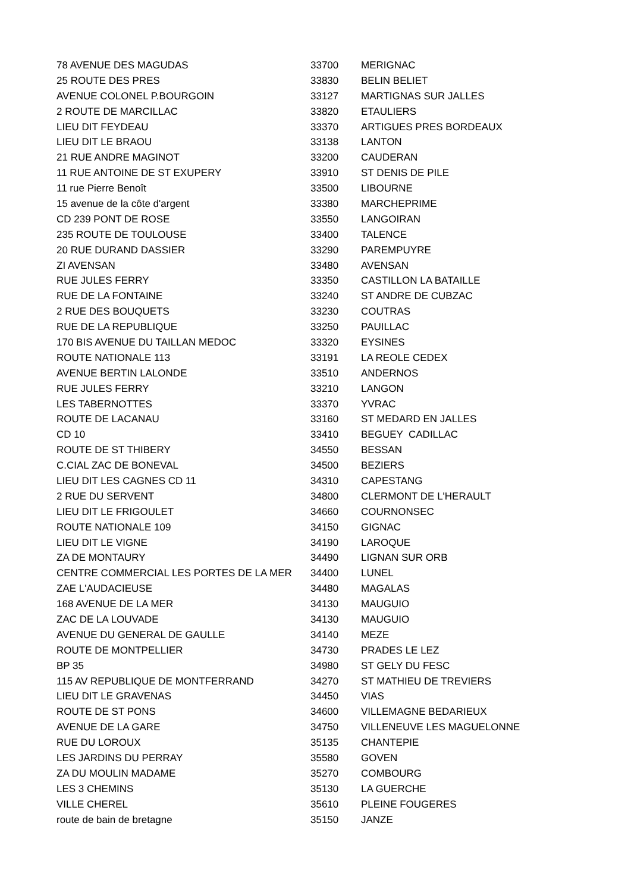| 78 AVENUE DES MAGUDAS | 33700 | MERIGNAC |
| 25 ROUTE DES PRES | 33830 | BELIN BELIET |
| AVENUE COLONEL P.BOURGOIN | 33127 | MARTIGNAS SUR JALLES |
| 2 ROUTE DE MARCILLAC | 33820 | ETAULIERS |
| LIEU DIT FEYDEAU | 33370 | ARTIGUES PRES BORDEAUX |
| LIEU DIT LE BRAOU | 33138 | LANTON |
| 21 RUE ANDRE MAGINOT | 33200 | CAUDERAN |
| 11 RUE ANTOINE DE ST EXUPERY | 33910 | ST DENIS DE PILE |
| 11 rue Pierre Benoît | 33500 | LIBOURNE |
| 15 avenue de la côte d'argent | 33380 | MARCHEPRIME |
| CD 239 PONT DE ROSE | 33550 | LANGOIRAN |
| 235 ROUTE DE TOULOUSE | 33400 | TALENCE |
| 20 RUE DURAND DASSIER | 33290 | PAREMPUYRE |
| ZI AVENSAN | 33480 | AVENSAN |
| RUE JULES FERRY | 33350 | CASTILLON LA BATAILLE |
| RUE DE LA FONTAINE | 33240 | ST ANDRE DE CUBZAC |
| 2 RUE DES BOUQUETS | 33230 | COUTRAS |
| RUE DE LA REPUBLIQUE | 33250 | PAUILLAC |
| 170 BIS AVENUE DU TAILLAN MEDOC | 33320 | EYSINES |
| ROUTE NATIONALE 113 | 33191 | LA REOLE CEDEX |
| AVENUE BERTIN LALONDE | 33510 | ANDERNOS |
| RUE JULES FERRY | 33210 | LANGON |
| LES TABERNOTTES | 33370 | YVRAC |
| ROUTE DE LACANAU | 33160 | ST MEDARD EN JALLES |
| CD 10 | 33410 | BEGUEY CADILLAC |
| ROUTE DE ST THIBERY | 34550 | BESSAN |
| C.CIAL ZAC DE BONEVAL | 34500 | BEZIERS |
| LIEU DIT LES CAGNES CD 11 | 34310 | CAPESTANG |
| 2 RUE DU SERVENT | 34800 | CLERMONT DE L'HERAULT |
| LIEU DIT LE FRIGOULET | 34660 | COURNONSEC |
| ROUTE NATIONALE 109 | 34150 | GIGNAC |
| LIEU DIT LE VIGNE | 34190 | LAROQUE |
| ZA DE MONTAURY | 34490 | LIGNAN SUR ORB |
| CENTRE COMMERCIAL LES PORTES DE LA MER | 34400 | LUNEL |
| ZAE L'AUDACIEUSE | 34480 | MAGALAS |
| 168 AVENUE DE LA MER | 34130 | MAUGUIO |
| ZAC DE LA LOUVADE | 34130 | MAUGUIO |
| AVENUE DU GENERAL DE GAULLE | 34140 | MEZE |
| ROUTE DE MONTPELLIER | 34730 | PRADES LE LEZ |
| BP 35 | 34980 | ST GELY DU FESC |
| 115 AV REPUBLIQUE DE MONTFERRAND | 34270 | ST MATHIEU DE TREVIERS |
| LIEU DIT LE GRAVENAS | 34450 | VIAS |
| ROUTE DE ST PONS | 34600 | VILLEMAGNE BEDARIEUX |
| AVENUE DE LA GARE | 34750 | VILLENEUVE LES MAGUELONNE |
| RUE DU LOROUX | 35135 | CHANTEPIE |
| LES JARDINS DU PERRAY | 35580 | GOVEN |
| ZA DU MOULIN MADAME | 35270 | COMBOURG |
| LES 3 CHEMINS | 35130 | LA GUERCHE |
| VILLE CHEREL | 35610 | PLEINE FOUGERES |
| route de bain de bretagne | 35150 | JANZE |